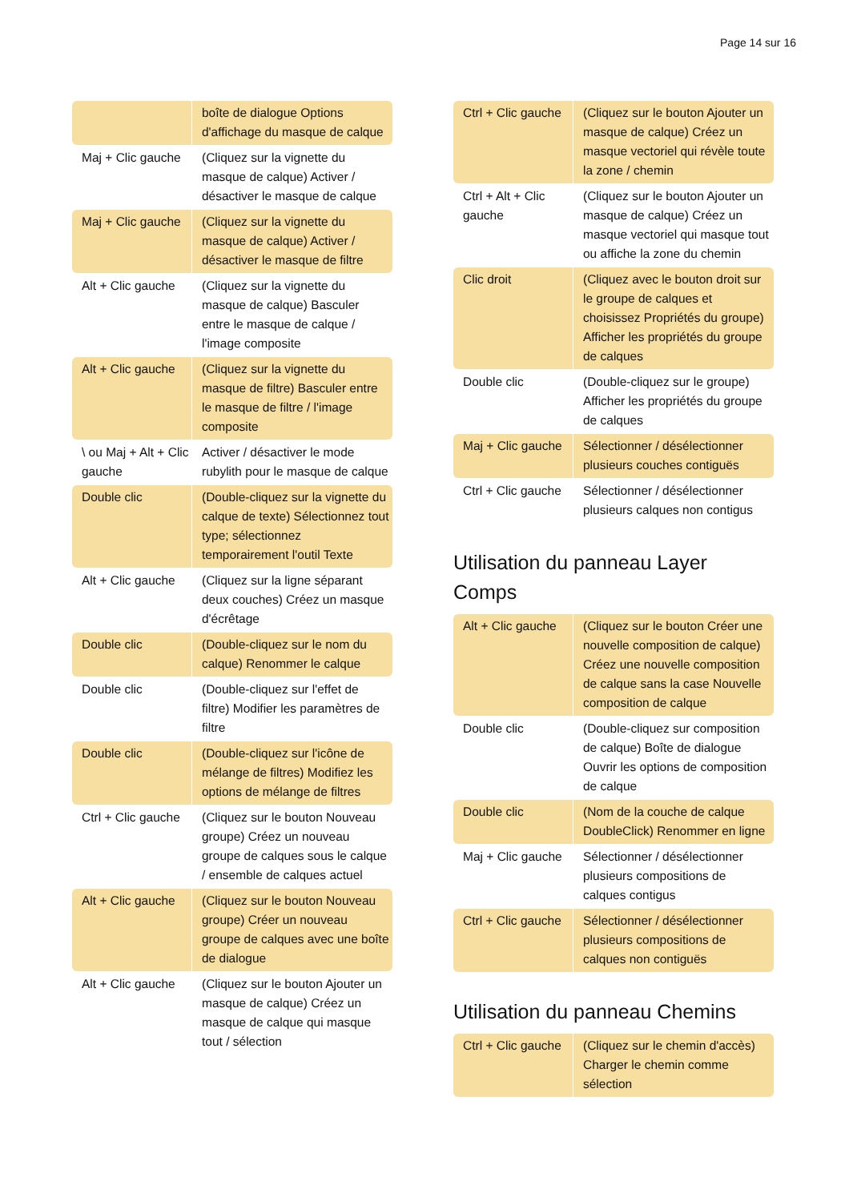Page 14 sur 16
| | boîte de dialogue Options d'affichage du masque de calque |
| Maj + Clic gauche | (Cliquez sur la vignette du masque de calque) Activer / désactiver le masque de calque |
| Maj + Clic gauche | (Cliquez sur la vignette du masque de calque) Activer / désactiver le masque de filtre |
| Alt + Clic gauche | (Cliquez sur la vignette du masque de calque) Basculer entre le masque de calque / l'image composite |
| Alt + Clic gauche | (Cliquez sur la vignette du masque de filtre) Basculer entre le masque de filtre / l'image composite |
| \ ou Maj + Alt + Clic gauche | Activer / désactiver le mode rubylith pour le masque de calque |
| Double clic | (Double-cliquez sur la vignette du calque de texte) Sélectionnez tout type; sélectionnez temporairement l'outil Texte |
| Alt + Clic gauche | (Cliquez sur la ligne séparant deux couches) Créez un masque d'écrêtage |
| Double clic | (Double-cliquez sur le nom du calque) Renommer le calque |
| Double clic | (Double-cliquez sur l'effet de filtre) Modifier les paramètres de filtre |
| Double clic | (Double-cliquez sur l'icône de mélange de filtres) Modifiez les options de mélange de filtres |
| Ctrl + Clic gauche | (Cliquez sur le bouton Nouveau groupe) Créez un nouveau groupe de calques sous le calque / ensemble de calques actuel |
| Alt + Clic gauche | (Cliquez sur le bouton Nouveau groupe) Créer un nouveau groupe de calques avec une boîte de dialogue |
| Alt + Clic gauche | (Cliquez sur le bouton Ajouter un masque de calque) Créez un masque de calque qui masque tout / sélection |
| Ctrl + Clic gauche | (Cliquez sur le bouton Ajouter un masque de calque) Créez un masque vectoriel qui révèle toute la zone / chemin |
| Ctrl + Alt + Clic gauche | (Cliquez sur le bouton Ajouter un masque de calque) Créez un masque vectoriel qui masque tout ou affiche la zone du chemin |
| Clic droit | (Cliquez avec le bouton droit sur le groupe de calques et choisissez Propriétés du groupe) Afficher les propriétés du groupe de calques |
| Double clic | (Double-cliquez sur le groupe) Afficher les propriétés du groupe de calques |
| Maj + Clic gauche | Sélectionner / désélectionner plusieurs couches contiguës |
| Ctrl + Clic gauche | Sélectionner / désélectionner plusieurs calques non contigus |
Utilisation du panneau Layer Comps
| Alt + Clic gauche | (Cliquez sur le bouton Créer une nouvelle composition de calque) Créez une nouvelle composition de calque sans la case Nouvelle composition de calque |
| Double clic | (Double-cliquez sur composition de calque) Boîte de dialogue Ouvrir les options de composition de calque |
| Double clic | (Nom de la couche de calque DoubleClick) Renommer en ligne |
| Maj + Clic gauche | Sélectionner / désélectionner plusieurs compositions de calques contigus |
| Ctrl + Clic gauche | Sélectionner / désélectionner plusieurs compositions de calques non contiguës |
Utilisation du panneau Chemins
| Ctrl + Clic gauche | (Cliquez sur le chemin d'accès) Charger le chemin comme sélection |